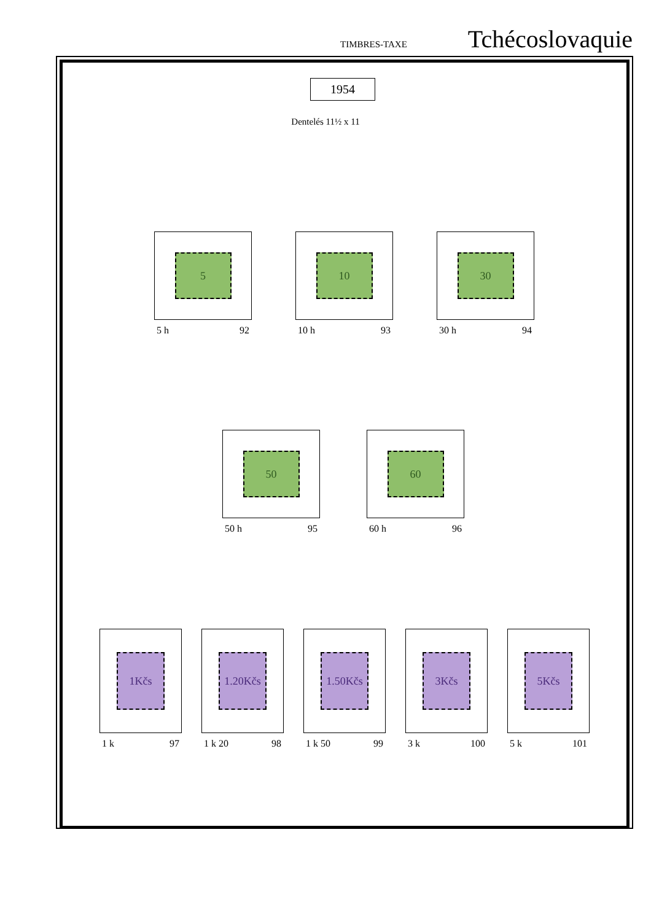TIMBRES-TAXE Tchécoslovaquie
1954
Dentelés 11½ x 11
5
5 h 92
10
10 h 93
30
30 h 94
50
50 h 95
60
60 h 96
1Kčs
1 k 97
1.20Kčs
1 k 20 98
1.50Kčs
1 k 50 99
3Kčs
3 k 100
5Kčs
5 k 101